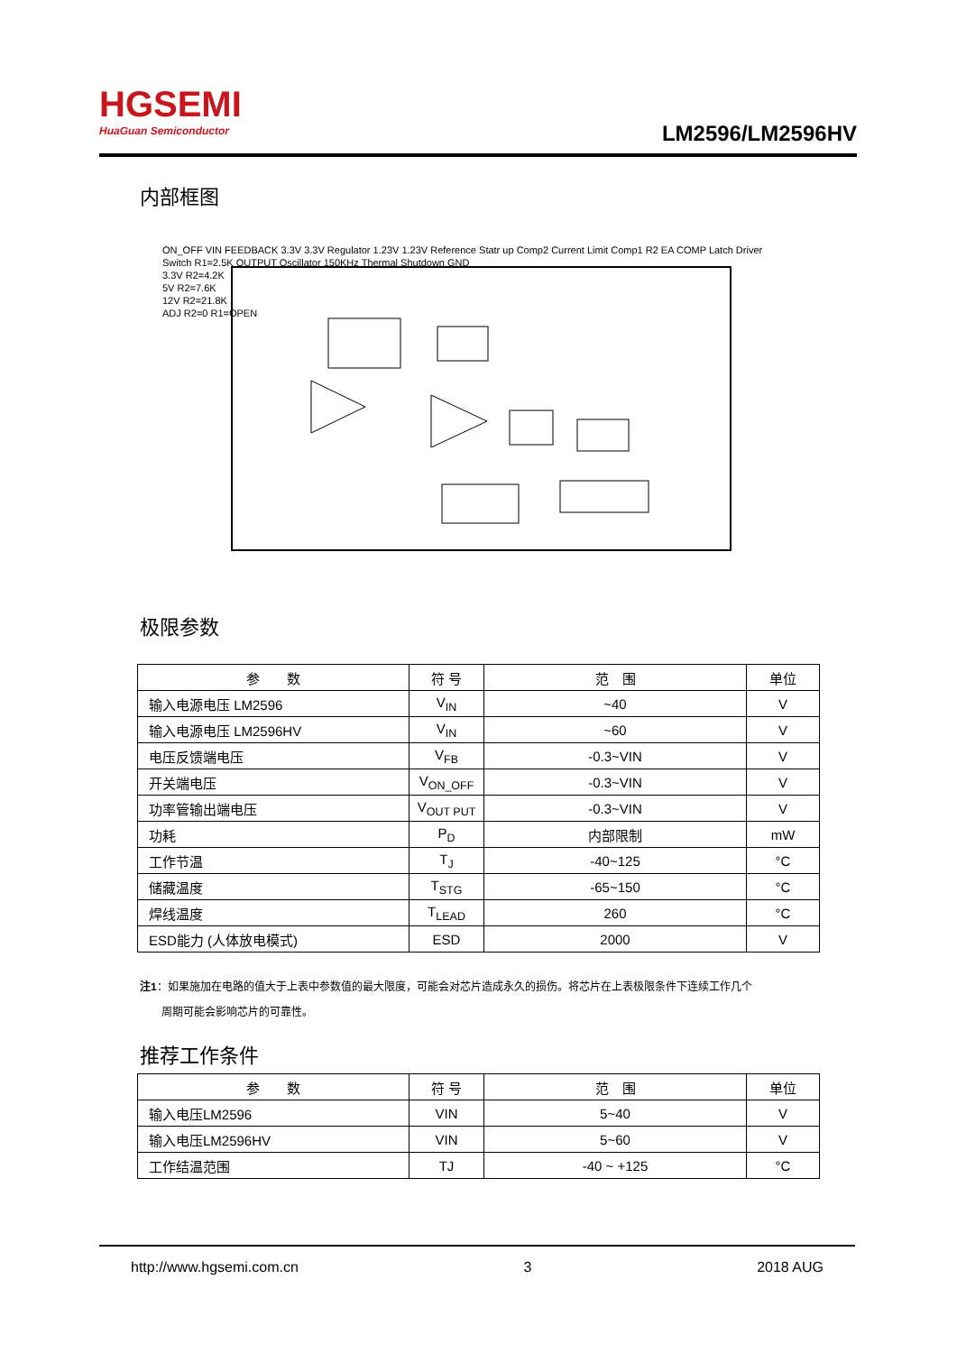HGSEMI
HuaGuan Semiconductor
LM2596/LM2596HV
内部框图
ON_OFF VIN FEEDBACK 3.3V 3.3V Regulator 1.23V 1.23V Reference Statr up Comp2 Current Limit Comp1 R2 EA COMP Latch Driver Switch R1=2.5K OUTPUT Oscillator 150KHz Thermal Shutdown GND
3.3V R2=4.2K
5V R2=7.6K
12V R2=21.8K
ADJ R2=0 R1=OPEN
极限参数
| 参 数 | 符 号 | 范 围 | 单位 |
| --- | --- | --- | --- |
| 输入电源电压 LM2596 | V<sub>IN</sub> | ~40 | V |
| 输入电源电压 LM2596HV | V<sub>IN</sub> | ~60 | V |
| 电压反馈端电压 | V<sub>FB</sub> | -0.3~VIN | V |
| 开关端电压 | V<sub>ON_OFF</sub> | -0.3~VIN | V |
| 功率管输出端电压 | V<sub>OUT PUT</sub> | -0.3~VIN | V |
| 功耗 | P<sub>D</sub> | 内部限制 | mW |
| 工作节温 | T<sub>J</sub> | -40~125 | °C |
| 储藏温度 | T<sub>STG</sub> | -65~150 | °C |
| 焊线温度 | T<sub>LEAD</sub> | 260 | °C |
| ESD能力 (人体放电模式) | ESD | 2000 | V |
注1：如果施加在电路的值大于上表中参数值的最大限度，可能会对芯片造成永久的损伤。将芯片在上表极限条件下连续工作几个
　　周期可能会影响芯片的可靠性。
推荐工作条件
| 参 数 | 符 号 | 范 围 | 单位 |
| --- | --- | --- | --- |
| 输入电压LM2596 | VIN | 5~40 | V |
| 输入电压LM2596HV | VIN | 5~60 | V |
| 工作结温范围 | TJ | -40 ~ +125 | °C |
http://www.hgsemi.com.cn 3 2018 AUG